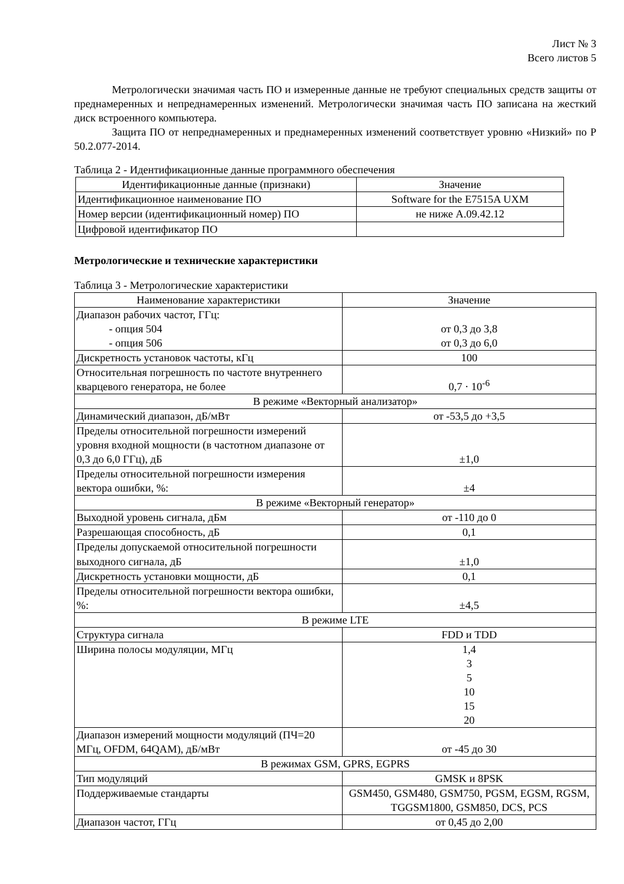Лист № 3
Всего листов 5
Метрологически значимая часть ПО и измеренные данные не требуют специальных средств защиты от преднамеренных и непреднамеренных изменений. Метрологически значимая часть ПО записана на жесткий диск встроенного компьютера.
Защита ПО от непреднамеренных и преднамеренных изменений соответствует уровню «Низкий» по Р 50.2.077-2014.
Таблица 2 - Идентификационные данные программного обеспечения
| Идентификационные данные (признаки) | Значение |
| --- | --- |
| Идентификационное наименование ПО | Software for the E7515A UXM |
| Номер версии (идентификационный номер) ПО | не ниже A.09.42.12 |
| Цифровой идентификатор ПО | |
Метрологические и технические характеристики
Таблица 3 - Метрологические характеристики
| Наименование характеристики | Значение |
| --- | --- |
| Диапазон рабочих частот, ГГц: - опция 504 - опция 506 | от 0,3 до 3,8 от 0,3 до 6,0 |
| Дискретность установок частоты, кГц | 100 |
| Относительная погрешность по частоте внутреннего кварцевого генератора, не более | 0,7 · 10<sup>-6</sup> |
| В режиме «Векторный анализатор» | |
| Динамический диапазон, дБ/мВт | от -53,5 до +3,5 |
| Пределы относительной погрешности измерений уровня входной мощности (в частотном диапазоне от 0,3 до 6,0 ГГц), дБ | ±1,0 |
| Пределы относительной погрешности измерения вектора ошибки, %: | ±4 |
| В режиме «Векторный генератор» | |
| Выходной уровень сигнала, дБм | от -110 до 0 |
| Разрешающая способность, дБ | 0,1 |
| Пределы допускаемой относительной погрешности выходного сигнала, дБ | ±1,0 |
| Дискретность установки мощности, дБ | 0,1 |
| Пределы относительной погрешности вектора ошибки, %: | ±4,5 |
| В режиме LTE | |
| Структура сигнала | FDD и TDD |
| Ширина полосы модуляции, МГц | 1,4 3 5 10 15 20 |
| Диапазон измерений мощности модуляций (ПЧ=20 МГц, OFDM, 64QAM), дБ/мВт | от -45 до 30 |
| В режимах GSM, GPRS, EGPRS | |
| Тип модуляций | GMSK и 8PSK |
| Поддерживаемые стандарты | GSM450, GSM480, GSM750, PGSM, EGSM, RGSM, TGGSM1800, GSM850, DCS, PCS |
| Диапазон частот, ГГц | от 0,45 до 2,00 |